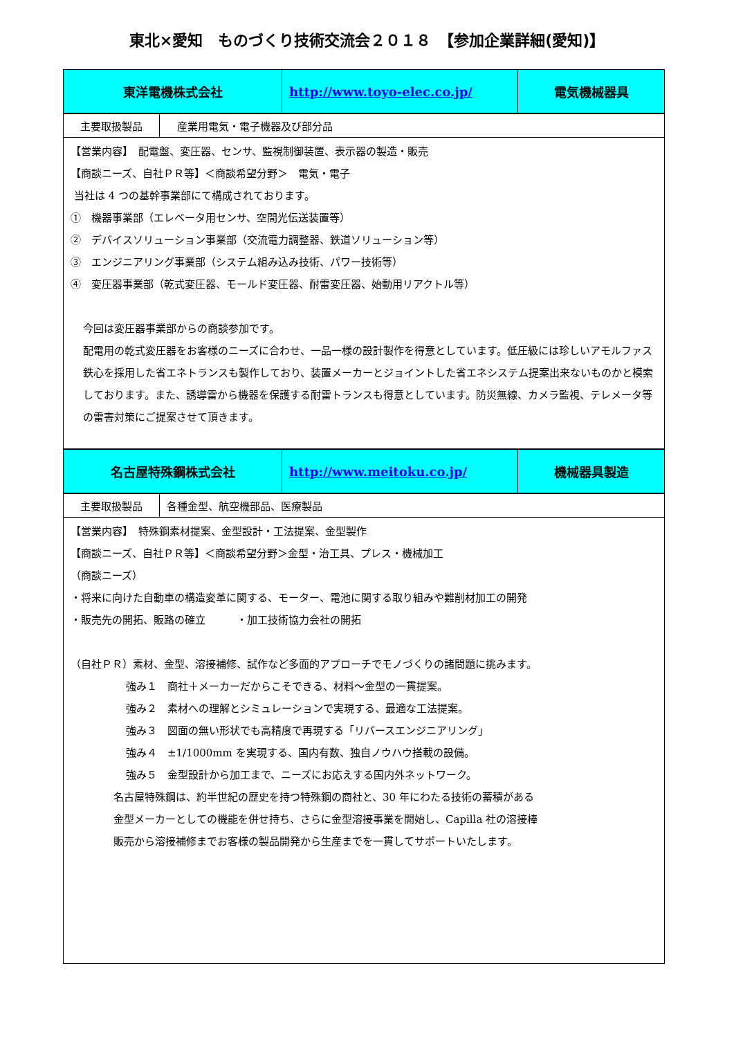東北×愛知　ものづくり技術交流会２０１８　【参加企業詳細(愛知)】
| 東洋電機株式会社 | http://www.toyo-elec.co.jp/ | 電気機械器具 |
| 主要取扱製品 | 産業用電気・電子機器及び部分品 |
| 【営業内容】 配電盤、変圧器、センサ、監視制御装置、表示器の製造・販売 【商談ニーズ、自社ＰＲ等】＜商談希望分野＞ 電気・電子 当社は 4 つの基幹事業部にて構成されております。 ① 機器事業部（エレベータ用センサ、空間光伝送装置等） ② デバイスソリューション事業部（交流電力調整器、鉄道ソリューション等） ③ エンジニアリング事業部（システム組み込み技術、パワー技術等） ④ 変圧器事業部（乾式変圧器、モールド変圧器、耐雷変圧器、始動用リアクトル等） 今回は変圧器事業部からの商談参加です。 配電用の乾式変圧器をお客様のニーズに合わせ、一品一様の設計製作を得意としています。低圧級には珍しいアモルファス鉄心を採用した省エネトランスも製作しており、装置メーカーとジョイントした省エネシステム提案出来ないものかと模索しております。また、誘導雷から機器を保護する耐雷トランスも得意としています。防災無線、カメラ監視、テレメータ等の雷害対策にご提案させて頂きます。 | |
| 名古屋特殊鋼株式会社 | http://www.meitoku.co.jp/ | 機械器具製造 |
| 主要取扱製品 | 各種金型、航空機部品、医療製品 |
| 【営業内容】 特殊鋼素材提案、金型設計・工法提案、金型製作 【商談ニーズ、自社ＰＲ等】＜商談希望分野＞金型・治工具、プレス・機械加工 （商談ニーズ） ・将来に向けた自動車の構造変革に関する、モーター、電池に関する取り組みや難削材加工の開発 ・販売先の開拓、販路の確立 ・加工技術協力会社の開拓 （自社ＰＲ）素材、金型、溶接補修、試作など多面的アプローチでモノづくりの諸問題に挑みます。 強み１ 商社＋メーカーだからこそできる、材料～金型の一貫提案。 強み２ 素材への理解とシミュレーションで実現する、最適な工法提案。 強み３ 図面の無い形状でも高精度で再現する「リバースエンジニアリング」 強み４ ±1/1000mm を実現する、国内有数、独自ノウハウ搭載の設備。 強み５ 金型設計から加工まで、ニーズにお応えする国内外ネットワーク。 名古屋特殊鋼は、約半世紀の歴史を持つ特殊鋼の商社と、30 年にわたる技術の蓄積がある 金型メーカーとしての機能を併せ持ち、さらに金型溶接事業を開始し、Capilla 社の溶接棒 販売から溶接補修までお客様の製品開発から生産までを一貫してサポートいたします。 | |